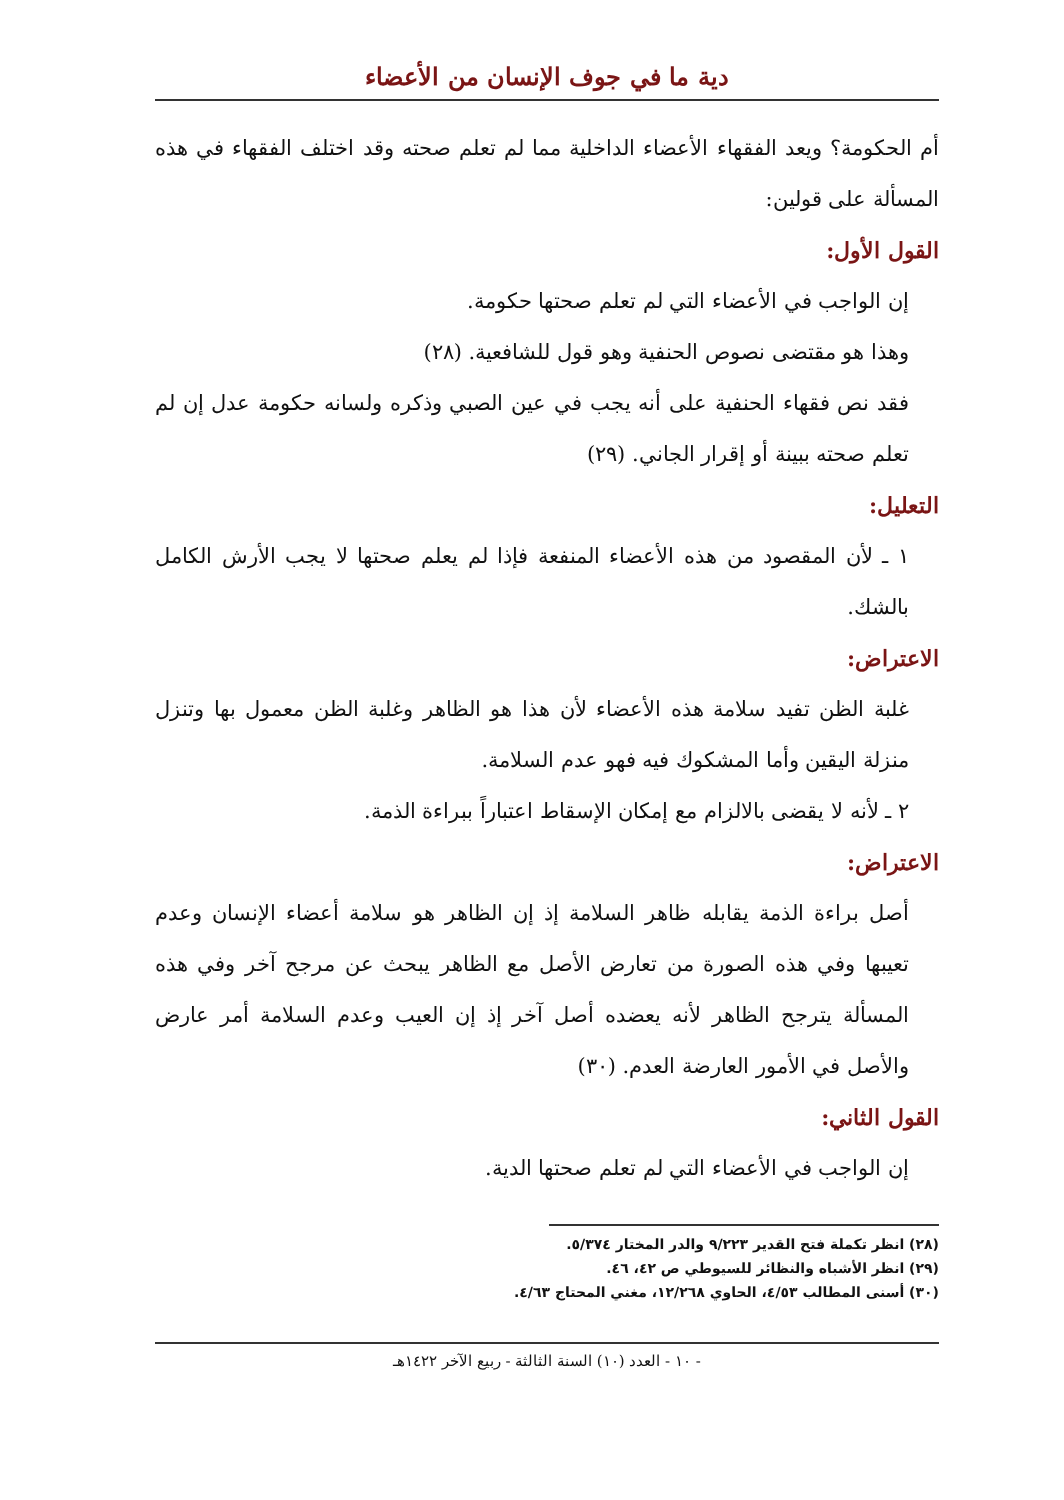دية ما في جوف الإنسان من الأعضاء
أم الحكومة؟ ويعد الفقهاء الأعضاء الداخلية مما لم تعلم صحته وقد اختلف الفقهاء في هذه المسألة على قولين:
القول الأول:
إن الواجب في الأعضاء التي لم تعلم صحتها حكومة.
وهذا هو مقتضى نصوص الحنفية وهو قول للشافعية. (٢٨)
فقد نص فقهاء الحنفية على أنه يجب في عين الصبي وذكره ولسانه حكومة عدل إن لم تعلم صحته ببينة أو إقرار الجاني. (٢٩)
التعليل:
١ ـ لأن المقصود من هذه الأعضاء المنفعة فإذا لم يعلم صحتها لا يجب الأرش الكامل بالشك.
الاعتراض:
غلبة الظن تفيد سلامة هذه الأعضاء لأن هذا هو الظاهر وغلبة الظن معمول بها وتنزل منزلة اليقين وأما المشكوك فيه فهو عدم السلامة.
٢ ـ لأنه لا يقضى بالالزام مع إمكان الإسقاط اعتباراً ببراءة الذمة.
الاعتراض:
أصل براءة الذمة يقابله ظاهر السلامة إذ إن الظاهر هو سلامة أعضاء الإنسان وعدم تعيبها وفي هذه الصورة من تعارض الأصل مع الظاهر يبحث عن مرجح آخر وفي هذه المسألة يترجح الظاهر لأنه يعضده أصل آخر إذ إن العيب وعدم السلامة أمر عارض والأصل في الأمور العارضة العدم. (٣٠)
القول الثاني:
إن الواجب في الأعضاء التي لم تعلم صحتها الدية.
(٢٨) انظر تكملة فتح القدير ٩/٢٢٣ والدر المختار ٥/٣٧٤.
(٢٩) انظر الأشباه والنظائر للسيوطي ص ٤٢، ٤٦.
(٣٠) أسنى المطالب ٤/٥٣، الحاوي ١٢/٢٦٨، مغني المحتاج ٤/٦٣.
- ١٠ - العدد (١٠) السنة الثالثة - ربيع الآخر ١٤٢٢هـ